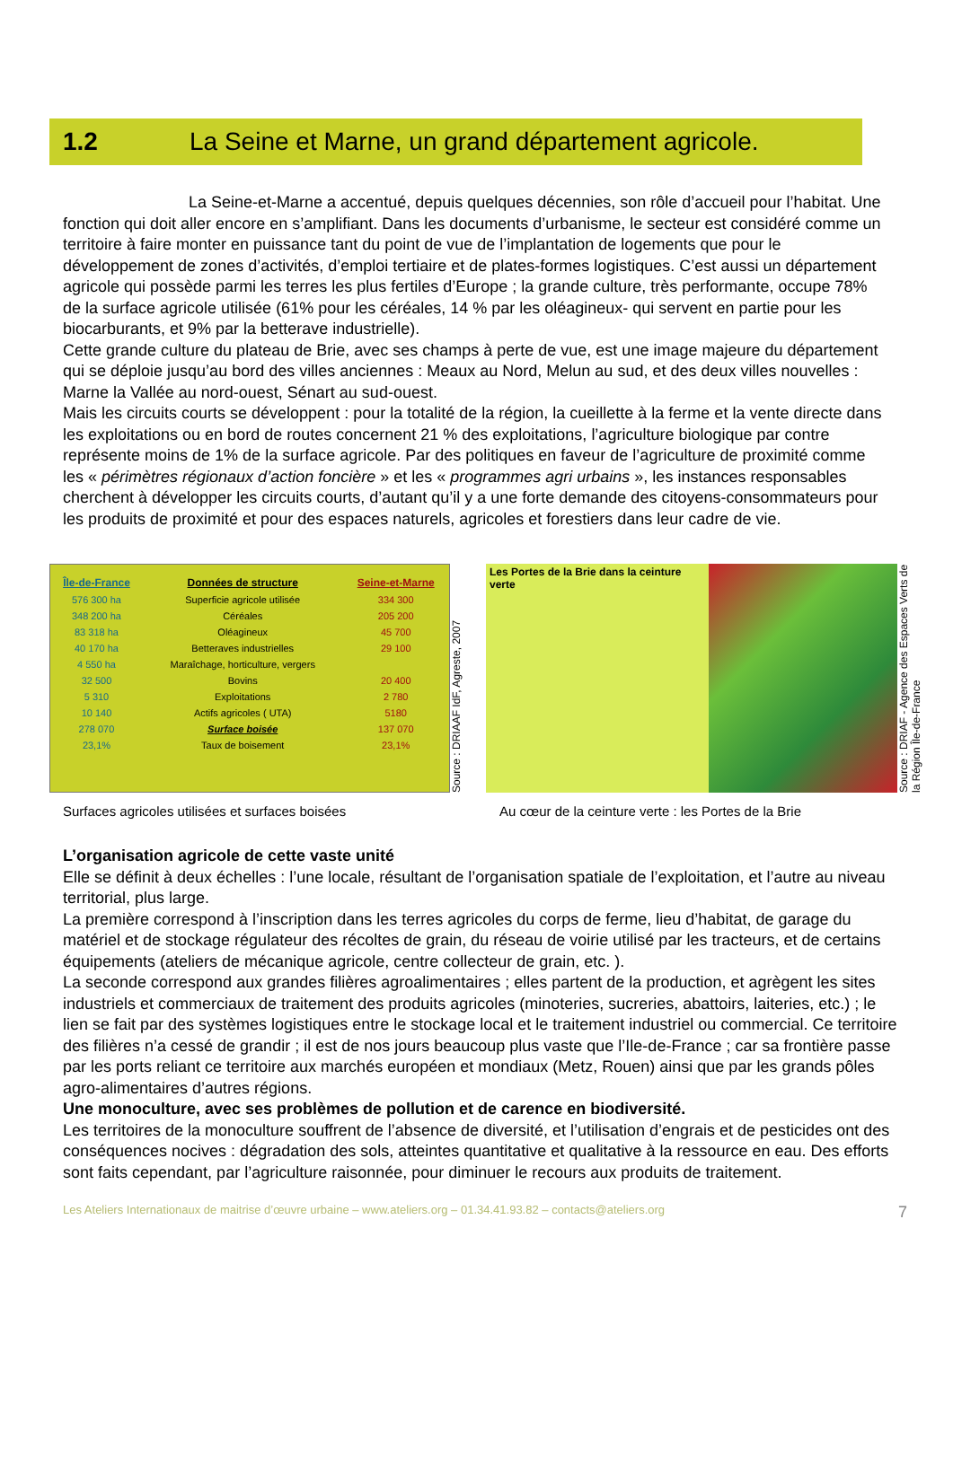1.2 La Seine et Marne, un grand département agricole.
La Seine-et-Marne a accentué, depuis quelques décennies, son rôle d’accueil pour l’habitat. Une fonction qui doit aller encore en s’amplifiant. Dans les documents d’urbanisme, le secteur est considéré comme un territoire à faire monter en puissance tant du point de vue de l’implantation de logements que pour le développement de zones d’activités, d’emploi tertiaire et de plates-formes logistiques. C’est aussi un département agricole qui possède parmi les terres les plus fertiles d’Europe ; la grande culture, très performante, occupe 78% de la surface agricole utilisée (61% pour les céréales, 14 % par les oléagineux- qui servent en partie pour les biocarburants, et 9% par la betterave industrielle).
Cette grande culture du plateau de Brie, avec ses champs à perte de vue, est une image majeure du département qui se déploie jusqu’au bord des villes anciennes : Meaux au Nord, Melun au sud, et des deux villes nouvelles : Marne la Vallée au nord-ouest, Sénart au sud-ouest.
Mais les circuits courts se développent : pour la totalité de la région, la cueillette à la ferme et la vente directe dans les exploitations ou en bord de routes concernent 21 % des exploitations, l’agriculture biologique par contre représente moins de 1% de la surface agricole. Par des politiques en faveur de l’agriculture de proximité comme les « périmètres régionaux d’action foncière » et les « programmes agri urbains », les instances responsables cherchent à développer les circuits courts, d’autant qu’il y a une forte demande des citoyens-consommateurs pour les produits de proximité et pour des espaces naturels, agricoles et forestiers dans leur cadre de vie.
| Île-de-France | Données de structure | Seine-et-Marne |
| --- | --- | --- |
| 576 300 ha | Superficie agricole utilisée | 334 300 |
| 348 200 ha | Céréales | 205 200 |
| 83 318 ha | Oléagineux | 45 700 |
| 40 170 ha | Betteraves industrielles | 29 100 |
| 4 550 ha | Maraîchage, horticulture, vergers | |
| 32 500 | Bovins | 20 400 |
| 5 310 | Exploitations | 2 780 |
| 10 140 | Actifs agricoles ( UTA) | 5180 |
| 278 070 | Surface boisée | 137 070 |
| 23,1% | Taux de boisement | 23,1% |
Source : DRIAAF IdF, Agreste, 2007
Les Portes de la Brie dans la ceinture verte
Source : DRIAF - Agence des Espaces Verts de la Région Île-de-France
Surfaces agricoles utilisées et surfaces boisées Au cœur de la ceinture verte : les Portes de la Brie
L’organisation agricole de cette vaste unité
Elle se définit à deux échelles : l’une locale, résultant de l’organisation spatiale de l’exploitation, et l’autre au niveau territorial, plus large.
La première correspond à l’inscription dans les terres agricoles du corps de ferme, lieu d’habitat, de garage du matériel et de stockage régulateur des récoltes de grain, du réseau de voirie utilisé par les tracteurs, et de certains équipements (ateliers de mécanique agricole, centre collecteur de grain, etc. ).
La seconde correspond aux grandes filières agroalimentaires ; elles partent de la production, et agrègent les sites industriels et commerciaux de traitement des produits agricoles (minoteries, sucreries, abattoirs, laiteries, etc.) ; le lien se fait par des systèmes logistiques entre le stockage local et le traitement industriel ou commercial. Ce territoire des filières n’a cessé de grandir ; il est de nos jours beaucoup plus vaste que l’Ile-de-France ; car sa frontière passe par les ports reliant ce territoire aux marchés européen et mondiaux (Metz, Rouen) ainsi que par les grands pôles agro-alimentaires d’autres régions.
Une monoculture, avec ses problèmes de pollution et de carence en biodiversité.
Les territoires de la monoculture souffrent de l’absence de diversité, et l’utilisation d’engrais et de pesticides ont des conséquences nocives : dégradation des sols, atteintes quantitative et qualitative à la ressource en eau. Des efforts sont faits cependant, par l’agriculture raisonnée, pour diminuer le recours aux produits de traitement.
Les Ateliers Internationaux de maitrise d’œuvre urbaine – www.ateliers.org – 01.34.41.93.82 – contacts@ateliers.org 7